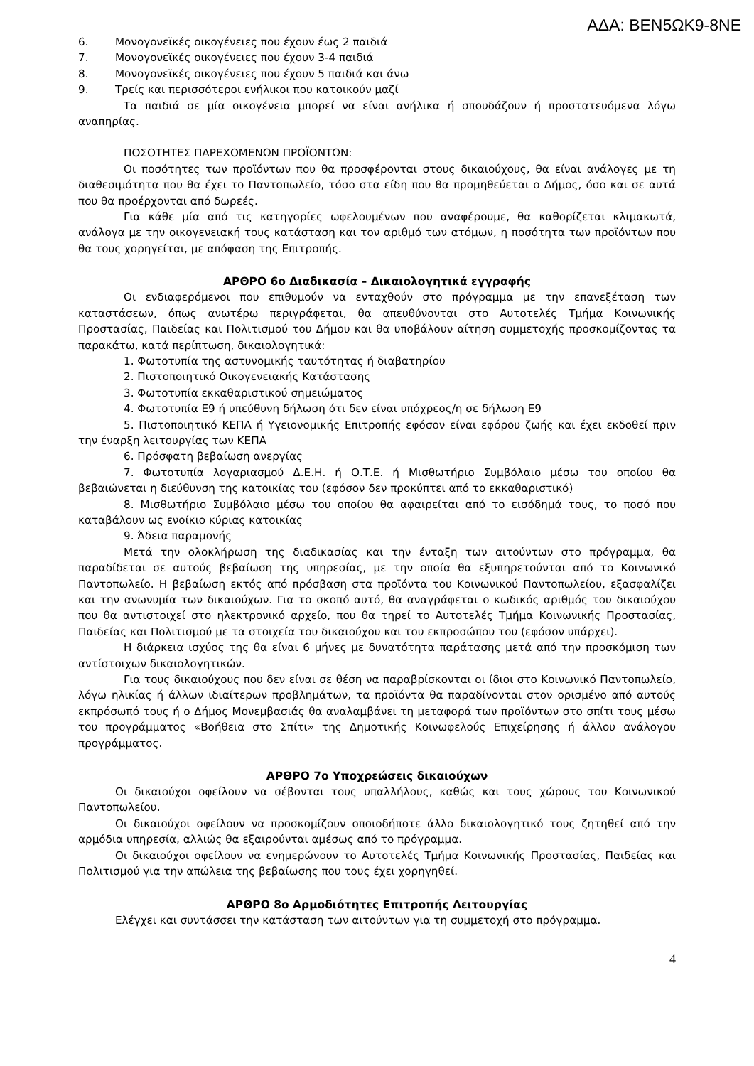ΑΔΑ: ΒΕΝ5ΩΚ9-8ΝΕ
6. Μονογονεϊκές οικογένειες που έχουν έως 2 παιδιά
7. Μονογονεϊκές οικογένειες που έχουν 3-4 παιδιά
8. Μονογονεϊκές οικογένειες που έχουν 5 παιδιά και άνω
9. Τρείς και περισσότεροι ενήλικοι που κατοικούν μαζί
Τα παιδιά σε μία οικογένεια μπορεί να είναι ανήλικα ή σπουδάζουν ή προστατευόμενα λόγω αναπηρίας.
ΠΟΣΟΤΗΤΕΣ ΠΑΡΕΧΟΜΕΝΩΝ ΠΡΟΪΟΝΤΩΝ:
Οι ποσότητες των προϊόντων που θα προσφέρονται στους δικαιούχους, θα είναι ανάλογες με τη διαθεσιμότητα που θα έχει το Παντοπωλείο, τόσο στα είδη που θα προμηθεύεται ο Δήμος, όσο και σε αυτά που θα προέρχονται από δωρεές.
Για κάθε μία από τις κατηγορίες ωφελουμένων που αναφέρουμε, θα καθορίζεται κλιμακωτά, ανάλογα με την οικογενειακή τους κατάσταση και τον αριθμό των ατόμων, η ποσότητα των προϊόντων που θα τους χορηγείται, με απόφαση της Επιτροπής.
ΑΡΘΡΟ 6ο Διαδικασία – Δικαιολογητικά εγγραφής
Οι ενδιαφερόμενοι που επιθυμούν να ενταχθούν στο πρόγραμμα με την επανεξέταση των καταστάσεων, όπως ανωτέρω περιγράφεται, θα απευθύνονται στο Αυτοτελές Τμήμα Κοινωνικής Προστασίας, Παιδείας και Πολιτισμού του Δήμου και θα υποβάλουν αίτηση συμμετοχής προσκομίζοντας τα παρακάτω, κατά περίπτωση, δικαιολογητικά:
1. Φωτοτυπία της αστυνομικής ταυτότητας ή διαβατηρίου
2. Πιστοποιητικό Οικογενειακής Κατάστασης
3. Φωτοτυπία εκκαθαριστικού σημειώματος
4. Φωτοτυπία Ε9 ή υπεύθυνη δήλωση ότι δεν είναι υπόχρεος/η σε δήλωση Ε9
5. Πιστοποιητικό ΚΕΠΑ ή Υγειονομικής Επιτροπής εφόσον είναι εφόρου ζωής και έχει εκδοθεί πριν την έναρξη λειτουργίας των ΚΕΠΑ
6. Πρόσφατη βεβαίωση ανεργίας
7. Φωτοτυπία λογαριασμού Δ.Ε.Η. ή Ο.Τ.Ε. ή Μισθωτήριο Συμβόλαιο μέσω του οποίου θα βεβαιώνεται η διεύθυνση της κατοικίας του (εφόσον δεν προκύπτει από το εκκαθαριστικό)
8. Μισθωτήριο Συμβόλαιο μέσω του οποίου θα αφαιρείται από το εισόδημά τους, το ποσό που καταβάλουν ως ενοίκιο κύριας κατοικίας
9. Άδεια παραμονής
Μετά την ολοκλήρωση της διαδικασίας και την ένταξη των αιτούντων στο πρόγραμμα, θα παραδίδεται σε αυτούς βεβαίωση της υπηρεσίας, με την οποία θα εξυπηρετούνται από το Κοινωνικό Παντοπωλείο. Η βεβαίωση εκτός από πρόσβαση στα προϊόντα του Κοινωνικού Παντοπωλείου, εξασφαλίζει και την ανωνυμία των δικαιούχων. Για το σκοπό αυτό, θα αναγράφεται ο κωδικός αριθμός του δικαιούχου που θα αντιστοιχεί στο ηλεκτρονικό αρχείο, που θα τηρεί το Αυτοτελές Τμήμα Κοινωνικής Προστασίας, Παιδείας και Πολιτισμού με τα στοιχεία του δικαιούχου και του εκπροσώπου του (εφόσον υπάρχει).
Η διάρκεια ισχύος της θα είναι 6 μήνες με δυνατότητα παράτασης μετά από την προσκόμιση των αντίστοιχων δικαιολογητικών.
Για τους δικαιούχους που δεν είναι σε θέση να παραβρίσκονται οι ίδιοι στο Κοινωνικό Παντοπωλείο, λόγω ηλικίας ή άλλων ιδιαίτερων προβλημάτων, τα προϊόντα θα παραδίνονται στον ορισμένο από αυτούς εκπρόσωπό τους ή ο Δήμος Μονεμβασιάς θα αναλαμβάνει τη μεταφορά των προϊόντων στο σπίτι τους μέσω του προγράμματος «Βοήθεια στο Σπίτι» της Δημοτικής Κοινωφελούς Επιχείρησης ή άλλου ανάλογου προγράμματος.
ΑΡΘΡΟ 7ο Υποχρεώσεις δικαιούχων
Οι δικαιούχοι οφείλουν να σέβονται τους υπαλλήλους, καθώς και τους χώρους του Κοινωνικού Παντοπωλείου.
Οι δικαιούχοι οφείλουν να προσκομίζουν οποιοδήποτε άλλο δικαιολογητικό τους ζητηθεί από την αρμόδια υπηρεσία, αλλιώς θα εξαιρούνται αμέσως από το πρόγραμμα.
Οι δικαιούχοι οφείλουν να ενημερώνουν το Αυτοτελές Τμήμα Κοινωνικής Προστασίας, Παιδείας και Πολιτισμού για την απώλεια της βεβαίωσης που τους έχει χορηγηθεί.
ΑΡΘΡΟ 8ο Αρμοδιότητες Επιτροπής Λειτουργίας
Ελέγχει και συντάσσει την κατάσταση των αιτούντων για τη συμμετοχή στο πρόγραμμα.
4